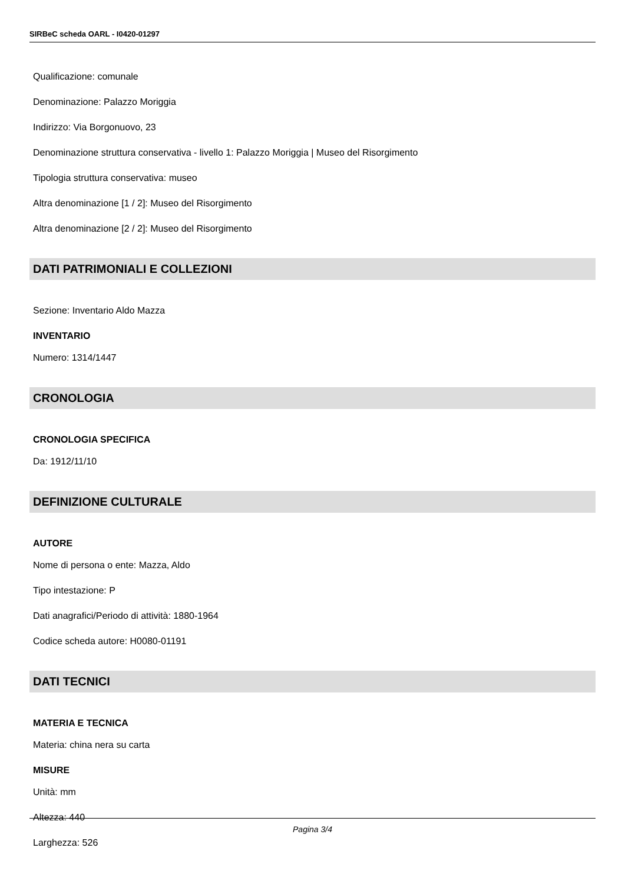SIRBeC scheda OARL - I0420-01297
Qualificazione: comunale
Denominazione: Palazzo Moriggia
Indirizzo: Via Borgonuovo, 23
Denominazione struttura conservativa - livello 1: Palazzo Moriggia | Museo del Risorgimento
Tipologia struttura conservativa: museo
Altra denominazione [1 / 2]: Museo del Risorgimento
Altra denominazione [2 / 2]: Museo del Risorgimento
DATI PATRIMONIALI E COLLEZIONI
Sezione: Inventario Aldo Mazza
INVENTARIO
Numero: 1314/1447
CRONOLOGIA
CRONOLOGIA SPECIFICA
Da: 1912/11/10
DEFINIZIONE CULTURALE
AUTORE
Nome di persona o ente: Mazza, Aldo
Tipo intestazione: P
Dati anagrafici/Periodo di attività: 1880-1964
Codice scheda autore: H0080-01191
DATI TECNICI
MATERIA E TECNICA
Materia: china nera su carta
MISURE
Unità: mm
Altezza: 440
Larghezza: 526
Pagina 3/4